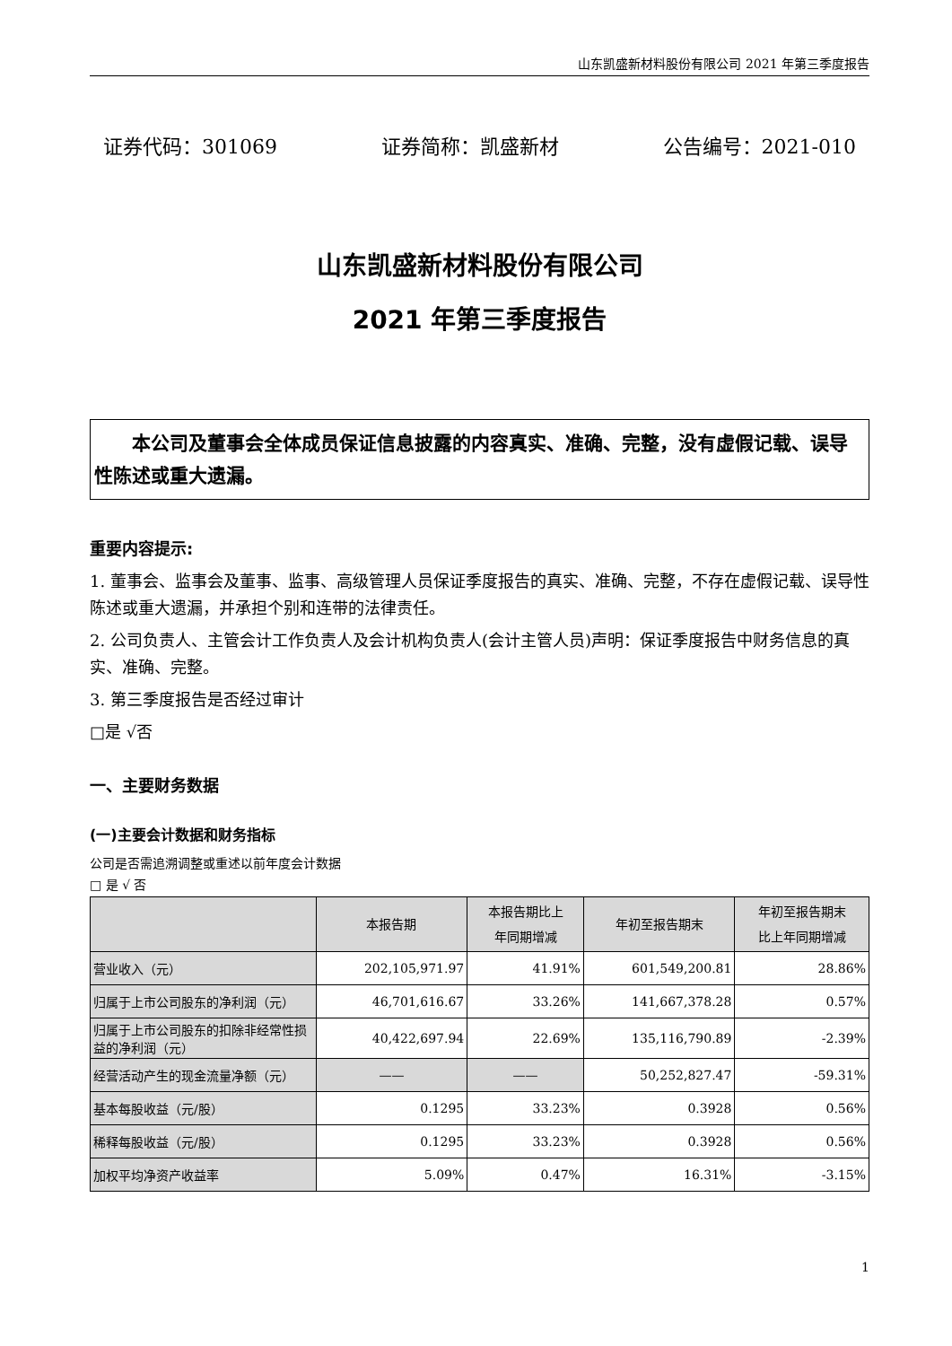山东凯盛新材料股份有限公司 2021 年第三季度报告
证券代码：301069 证券简称：凯盛新材 公告编号：2021-010
山东凯盛新材料股份有限公司
2021 年第三季度报告
本公司及董事会全体成员保证信息披露的内容真实、准确、完整，没有虚假记载、误导性陈述或重大遗漏。
重要内容提示:
1. 董事会、监事会及董事、监事、高级管理人员保证季度报告的真实、准确、完整，不存在虚假记载、误导性陈述或重大遗漏，并承担个别和连带的法律责任。
2. 公司负责人、主管会计工作负责人及会计机构负责人(会计主管人员)声明：保证季度报告中财务信息的真实、准确、完整。
3. 第三季度报告是否经过审计
□是 √否
一、主要财务数据
(一)主要会计数据和财务指标
公司是否需追溯调整或重述以前年度会计数据
□ 是 √ 否
| | 本报告期 | 本报告期比上 年同期增减 | 年初至报告期末 | 年初至报告期末 比上年同期增减 |
| --- | --- | --- | --- | --- |
| 营业收入（元） | 202,105,971.97 | 41.91% | 601,549,200.81 | 28.86% |
| 归属于上市公司股东的净利润（元） | 46,701,616.67 | 33.26% | 141,667,378.28 | 0.57% |
| 归属于上市公司股东的扣除非经常性损益的净利润（元） | 40,422,697.94 | 22.69% | 135,116,790.89 | -2.39% |
| 经营活动产生的现金流量净额（元） | —— | —— | 50,252,827.47 | -59.31% |
| 基本每股收益（元/股） | 0.1295 | 33.23% | 0.3928 | 0.56% |
| 稀释每股收益（元/股） | 0.1295 | 33.23% | 0.3928 | 0.56% |
| 加权平均净资产收益率 | 5.09% | 0.47% | 16.31% | -3.15% |
1